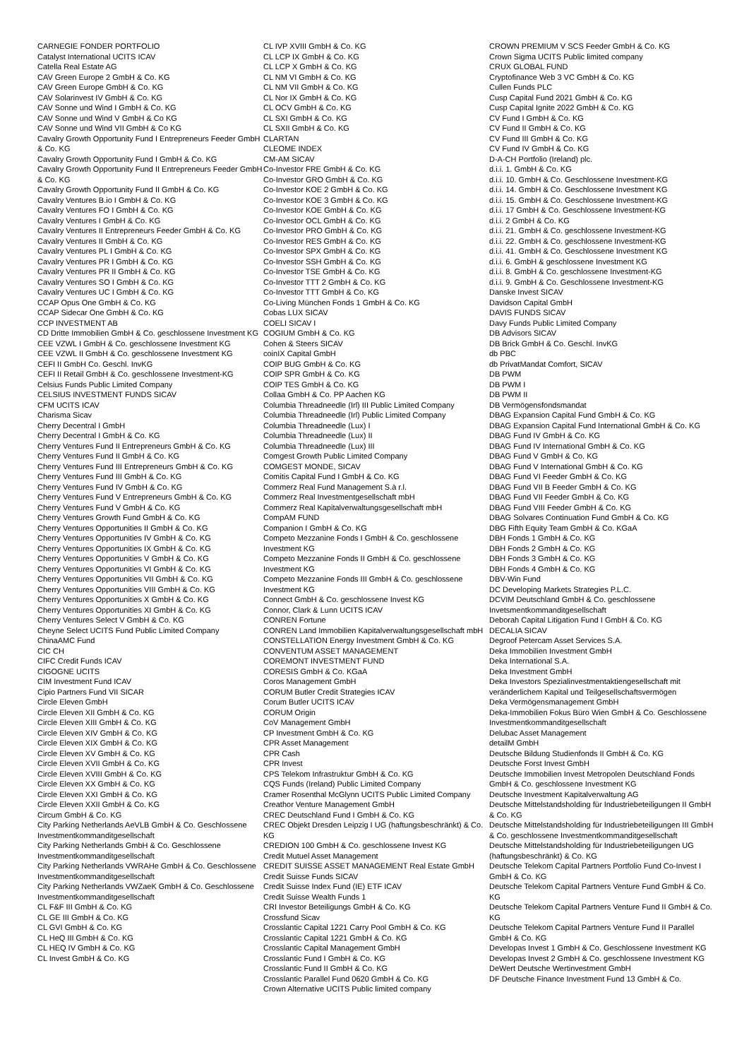CARNEGIE FONDER PORTFOLIO
Catalyst International UCITS ICAV
Catella Real Estate AG
CAV Green Europe 2 GmbH & Co. KG
CAV Green Europe GmbH & Co. KG
CAV Solarinvest IV GmbH & Co. KG
CAV Sonne und Wind I GmbH & Co. KG
CAV Sonne und Wind V GmbH & Co KG
CAV Sonne und Wind VII GmbH & Co KG
Cavalry Growth Opportunity Fund I Entrepreneurs Feeder GmbH & Co. KG
Cavalry Growth Opportunity Fund I GmbH & Co. KG
Cavalry Growth Opportunity Fund II Entrepreneurs Feeder GmbH & Co. KG
Cavalry Growth Opportunity Fund II GmbH & Co. KG
Cavalry Ventures B.io I GmbH & Co. KG
Cavalry Ventures FO I GmbH & Co. KG
Cavalry Ventures I GmbH & Co. KG
Cavalry Ventures II Entrepreneurs Feeder GmbH & Co. KG
Cavalry Ventures II GmbH & Co. KG
Cavalry Ventures PL I GmbH & Co. KG
Cavalry Ventures PR I GmbH & Co. KG
Cavalry Ventures PR II GmbH & Co. KG
Cavalry Ventures SO I GmbH & Co. KG
Cavalry Ventures UC I GmbH & Co. KG
CCAP Opus One GmbH & Co. KG
CCAP Sidecar One GmbH & Co. KG
CCP INVESTMENT AB
CD Dritte Immobilien GmbH & Co. geschlossene Investment KG
CEE VZWL I GmbH & Co. geschlossene Investment KG
CEE VZWL II GmbH & Co. geschlossene Investment KG
CEFI II GmbH Co. Geschl. InvKG
CEFI II Retail GmbH & Co. geschlossene Investment-KG
Celsius Funds Public Limited Company
CELSIUS INVESTMENT FUNDS SICAV
CFM UCITS ICAV
Charisma Sicav
Cherry Decentral I GmbH
Cherry Decentral I GmbH & Co. KG
Cherry Ventures Fund II Entrepreneurs GmbH & Co. KG
Cherry Ventures Fund II GmbH & Co. KG
Cherry Ventures Fund III Entrepreneurs GmbH & Co. KG
Cherry Ventures Fund III GmbH & Co. KG
Cherry Ventures Fund IV GmbH & Co. KG
Cherry Ventures Fund V Entrepreneurs GmbH & Co. KG
Cherry Ventures Fund V GmbH & Co. KG
Cherry Ventures Growth Fund GmbH & Co. KG
Cherry Ventures Opportunities II GmbH & Co. KG
Cherry Ventures Opportunities IV GmbH & Co. KG
Cherry Ventures Opportunities IX GmbH & Co. KG
Cherry Ventures Opportunities V GmbH & Co. KG
Cherry Ventures Opportunities VI GmbH & Co. KG
Cherry Ventures Opportunities VII GmbH & Co. KG
Cherry Ventures Opportunities VIII GmbH & Co. KG
Cherry Ventures Opportunities X GmbH & Co. KG
Cherry Ventures Opportunities XI GmbH & Co. KG
Cherry Ventures Select V GmbH & Co. KG
Cheyne Select UCITS Fund Public Limited Company
ChinaAMC Fund
CIC CH
CIFC Credit Funds ICAV
CIGOGNE UCITS
CIM Investment Fund ICAV
Cipio Partners Fund VII SICAR
Circle Eleven GmbH
Circle Eleven XII GmbH & Co. KG
Circle Eleven XIII GmbH & Co. KG
Circle Eleven XIV GmbH & Co. KG
Circle Eleven XIX GmbH & Co. KG
Circle Eleven XV GmbH & Co. KG
Circle Eleven XVII GmbH & Co. KG
Circle Eleven XVIII GmbH & Co. KG
Circle Eleven XX GmbH & Co. KG
Circle Eleven XXI GmbH & Co. KG
Circle Eleven XXII GmbH & Co. KG
Circum GmbH & Co. KG
City Parking Netherlands AeVLB GmbH & Co. Geschlossene Investmentkommanditgesellschaft
City Parking Netherlands GmbH & Co. Geschlossene Investmentkommanditgesellschaft
City Parking Netherlands VWRAHe GmbH & Co. Geschlossene Investmentkommanditgesellschaft
City Parking Netherlands VWZaeK GmbH & Co. Geschlossene Investmentkommanditgesellschaft
CL F&F III GmbH & Co. KG
CL GE III GmbH & Co. KG
CL GVI GmbH & Co. KG
CL HeQ III GmbH & Co. KG
CL HEQ IV GmbH & Co. KG
CL Invest GmbH & Co. KG
CL IVP XVIII GmbH & Co. KG
CL LCP IX GmbH & Co. KG
CL LCP X GmbH & Co. KG
CL NM VI GmbH & Co. KG
CL NM VII GmbH & Co. KG
CL Nor IX GmbH & Co. KG
CL OCV GmbH & Co. KG
CL SXI GmbH & Co. KG
CL SXII GmbH & Co. KG
CLARTAN
CLEOME INDEX
CM-AM SICAV
Co-Investor FRE GmbH & Co. KG
Co-Investor GRO GmbH & Co. KG
Co-Investor KOE 2 GmbH & Co. KG
Co-Investor KOE 3 GmbH & Co. KG
Co-Investor KOE GmbH & Co. KG
Co-Investor OCL GmbH & Co. KG
Co-Investor PRO GmbH & Co. KG
Co-Investor RES GmbH & Co. KG
Co-Investor SPX GmbH & Co. KG
Co-Investor SSH GmbH & Co. KG
Co-Investor TSE GmbH & Co. KG
Co-Investor TTT 2 GmbH & Co. KG
Co-Investor TTT GmbH & Co. KG
Co-Living München Fonds 1 GmbH & Co. KG
Cobas LUX SICAV
COELI SICAV I
COGIUM GmbH & Co. KG
Cohen & Steers SICAV
coinIX Capital GmbH
COIP BUG GmbH & Co. KG
COIP SPR GmbH & Co. KG
COIP TES GmbH & Co. KG
Collaa GmbH & Co. PP Aachen KG
Columbia Threadneedle (Irl) III Public Limited Company
Columbia Threadneedle (Irl) Public Limited Company
Columbia Threadneedle (Lux) I
Columbia Threadneedle (Lux) II
Columbia Threadneedle (Lux) III
Comgest Growth Public Limited Company
COMGEST MONDE, SICAV
Comitis Capital Fund I GmbH & Co. KG
Commerz Real Fund Management S.à r.l.
Commerz Real Investmentgesellschaft mbH
Commerz Real Kapitalverwaltungsgesellschaft mbH
CompAM FUND
Companion I GmbH & Co. KG
Competo Mezzanine Fonds I GmbH & Co. geschlossene Investment KG
Competo Mezzanine Fonds II GmbH & Co. geschlossene Investment KG
Competo Mezzanine Fonds III GmbH & Co. geschlossene Investment KG
Connect GmbH & Co. geschlossene Invest KG
Connor, Clark & Lunn UCITS ICAV
CONREN Fortune
CONREN Land Immobilien Kapitalverwaltungsgesellschaft mbH
CONSTELLATION Energy Investment GmbH & Co. KG
CONVENTUM ASSET MANAGEMENT
COREMONT INVESTMENT FUND
CORESIS GmbH & Co. KGaA
Coros Management GmbH
CORUM Butler Credit Strategies ICAV
Corum Butler UCITS ICAV
CORUM Origin
CoV Management GmbH
CP Investment GmbH & Co. KG
CPR Asset Management
CPR Cash
CPR Invest
CPS Telekom Infrastruktur GmbH & Co. KG
CQS Funds (Ireland) Public Limited Company
Cramer Rosenthal McGlynn UCITS Public Limited Company
Creathor Venture Management GmbH
CREC Deutschland Fund I GmbH & Co. KG
CREC Objekt Dresden Leipzig I UG (haftungsbeschränkt) & Co. KG
CREDION 100 GmbH & Co. geschlossene Invest KG
Credit Mutuel Asset Management
CREDIT SUISSE ASSET MANAGEMENT Real Estate GmbH
Credit Suisse Funds SICAV
Credit Suisse Index Fund (IE) ETF ICAV
Credit Suisse Wealth Funds 1
CRI Investor Beteiligungs GmbH & Co. KG
Crossfund Sicav
Crosslantic Capital 1221 Carry Pool GmbH & Co. KG
Crosslantic Capital 1221 GmbH & Co. KG
Crosslantic Capital Management GmbH
Crosslantic Fund I GmbH & Co. KG
Crosslantic Fund II GmbH & Co. KG
Crosslantic Parallel Fund 0620 GmbH & Co. KG
Crown Alternative UCITS Public limited company
CROWN PREMIUM V SCS Feeder GmbH & Co. KG
Crown Sigma UCITS Public limited company
CRUX GLOBAL FUND
Cryptofinance Web 3 VC GmbH & Co. KG
Cullen Funds PLC
Cusp Capital Fund 2021 GmbH & Co. KG
Cusp Capital Ignite 2022 GmbH & Co. KG
CV Fund I GmbH & Co. KG
CV Fund II GmbH & Co. KG
CV Fund III GmbH & Co. KG
CV Fund IV GmbH & Co. KG
D-A-CH Portfolio (Ireland) plc.
d.i.i. 1. GmbH & Co. KG
d.i.i. 10. GmbH & Co. Geschlossene Investment-KG
d.i.i. 14. GmbH & Co. Geschlossene Investment KG
d.i.i. 15. GmbH & Co. Geschlossene Investment-KG
d.i.i. 17 GmbH & Co. Geschlossene Investment-KG
d.i.i. 2 GmbH & Co. KG
d.i.i. 21. GmbH & Co. geschlossene Investment-KG
d.i.i. 22. GmbH & Co. geschlossene Investment-KG
d.i.i. 41. GmbH & Co. Geschlossene Investment KG
d.i.i. 6. GmbH & geschlossene Investment KG
d.i.i. 8. GmbH & Co. geschlossene Investment-KG
d.i.i. 9. GmbH & Co. Geschlossene Investment-KG
Danske Invest SICAV
Davidson Capital GmbH
DAVIS FUNDS SICAV
Davy Funds Public Limited Company
DB Advisors SICAV
DB Brick GmbH & Co. Geschl. InvKG
db PBC
db PrivatMandat Comfort, SICAV
DB PWM
DB PWM I
DB PWM II
DB Vermögensfondsmandat
DBAG Expansion Capital Fund GmbH & Co. KG
DBAG Expansion Capital Fund International GmbH & Co. KG
DBAG Fund IV GmbH & Co. KG
DBAG Fund IV International GmbH & Co. KG
DBAG Fund V GmbH & Co. KG
DBAG Fund V International GmbH & Co. KG
DBAG Fund VI Feeder GmbH & Co. KG
DBAG Fund VII B Feeder GmbH & Co. KG
DBAG Fund VII Feeder GmbH & Co. KG
DBAG Fund VIII Feeder GmbH & Co. KG
DBAG Solvares Continuation Fund GmbH & Co. KG
DBG Fifth Equity Team GmbH & Co. KGaA
DBH Fonds 1 GmbH & Co. KG
DBH Fonds 2 GmbH & Co. KG
DBH Fonds 3 GmbH & Co. KG
DBH Fonds 4 GmbH & Co. KG
DBV-Win Fund
DC Developing Markets Strategies P.L.C.
DCVIM Deutschland GmbH & Co. geschlossene Invetsmentkommanditgesellschaft
Deborah Capital Litigation Fund I GmbH & Co. KG
DECALIA SICAV
Degroof Petercam Asset Services S.A.
Deka Immobilien Investment GmbH
Deka International S.A.
Deka Investment GmbH
Deka Investors Spezialinvestmentaktiengesellschaft mit veränderlichem Kapital und Teilgesellschaftsvermögen
Deka Vermögensmanagement GmbH
Deka-Immobilien Fokus Büro Wien GmbH & Co. Geschlossene Investmentkommanditgesellschaft
Delubac Asset Management
detailM GmbH
Deutsche Bildung Studienfonds II GmbH & Co. KG
Deutsche Forst Invest GmbH
Deutsche Immobilien Invest Metropolen Deutschland Fonds GmbH & Co. geschlossene Investment KG
Deutsche Investment Kapitalverwaltung AG
Deutsche Mittelstandsholding für Industriebeteiligungen II GmbH & Co. KG
Deutsche Mittelstandsholding für Industriebeteiligungen III GmbH & Co. geschlossene Investmentkommanditgesellschaft
Deutsche Mittelstandsholding für Industriebeteiligungen UG (haftungsbeschränkt) & Co. KG
Deutsche Telekom Capital Partners Portfolio Fund Co-Invest I GmbH & Co. KG
Deutsche Telekom Capital Partners Venture Fund GmbH & Co. KG
Deutsche Telekom Capital Partners Venture Fund II GmbH & Co. KG
Deutsche Telekom Capital Partners Venture Fund II Parallel GmbH & Co. KG
Developas Invest 1 GmbH & Co. Geschlossene Investment KG
Developas Invest 2 GmbH & Co. geschlossene Investment KG
DeWert Deutsche Wertinvestment GmbH
DF Deutsche Finance Investment Fund 13 GmbH & Co.